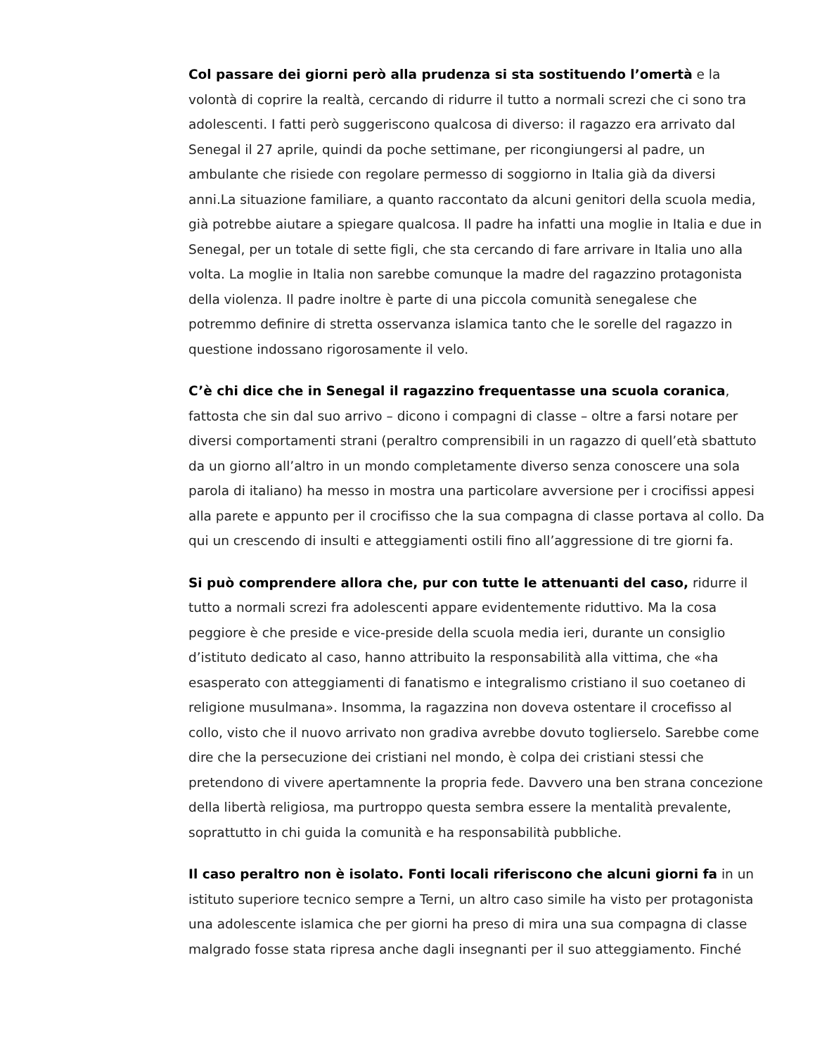Col passare dei giorni però alla prudenza si sta sostituendo l’omertà e la volontà di coprire la realtà, cercando di ridurre il tutto a normali screzi che ci sono tra adolescenti. I fatti però suggeriscono qualcosa di diverso: il ragazzo era arrivato dal Senegal il 27 aprile, quindi da poche settimane, per ricongiungersi al padre, un ambulante che risiede con regolare permesso di soggiorno in Italia già da diversi anni.La situazione familiare, a quanto raccontato da alcuni genitori della scuola media, già potrebbe aiutare a spiegare qualcosa. Il padre ha infatti una moglie in Italia e due in Senegal, per un totale di sette figli, che sta cercando di fare arrivare in Italia uno alla volta. La moglie in Italia non sarebbe comunque la madre del ragazzino protagonista della violenza. Il padre inoltre è parte di una piccola comunità senegalese che potremmo definire di stretta osservanza islamica tanto che le sorelle del ragazzo in questione indossano rigorosamente il velo.
C’è chi dice che in Senegal il ragazzino frequentasse una scuola coranica, fattosta che sin dal suo arrivo – dicono i compagni di classe – oltre a farsi notare per diversi comportamenti strani (peraltro comprensibili in un ragazzo di quell’età sbattuto da un giorno all’altro in un mondo completamente diverso senza conoscere una sola parola di italiano) ha messo in mostra una particolare avversione per i crocifissi appesi alla parete e appunto per il crocifisso che la sua compagna di classe portava al collo. Da qui un crescendo di insulti e atteggiamenti ostili fino all’aggressione di tre giorni fa.
Si può comprendere allora che, pur con tutte le attenuanti del caso, ridurre il tutto a normali screzi fra adolescenti appare evidentemente riduttivo. Ma la cosa peggiore è che preside e vice-preside della scuola media ieri, durante un consiglio d’istituto dedicato al caso, hanno attribuito la responsabilità alla vittima, che «ha esasperato con atteggiamenti di fanatismo e integralismo cristiano il suo coetaneo di religione musulmana». Insomma, la ragazzina non doveva ostentare il crocefisso al collo, visto che il nuovo arrivato non gradiva avrebbe dovuto toglierselo. Sarebbe come dire che la persecuzione dei cristiani nel mondo, è colpa dei cristiani stessi che pretendono di vivere apertamnente la propria fede. Davvero una ben strana concezione della libertà religiosa, ma purtroppo questa sembra essere la mentalità prevalente, soprattutto in chi guida la comunità e ha responsabilità pubbliche.
Il caso peraltro non è isolato. Fonti locali riferiscono che alcuni giorni fa in un istituto superiore tecnico sempre a Terni, un altro caso simile ha visto per protagonista una adolescente islamica che per giorni ha preso di mira una sua compagna di classe malgrado fosse stata ripresa anche dagli insegnanti per il suo atteggiamento. Finché